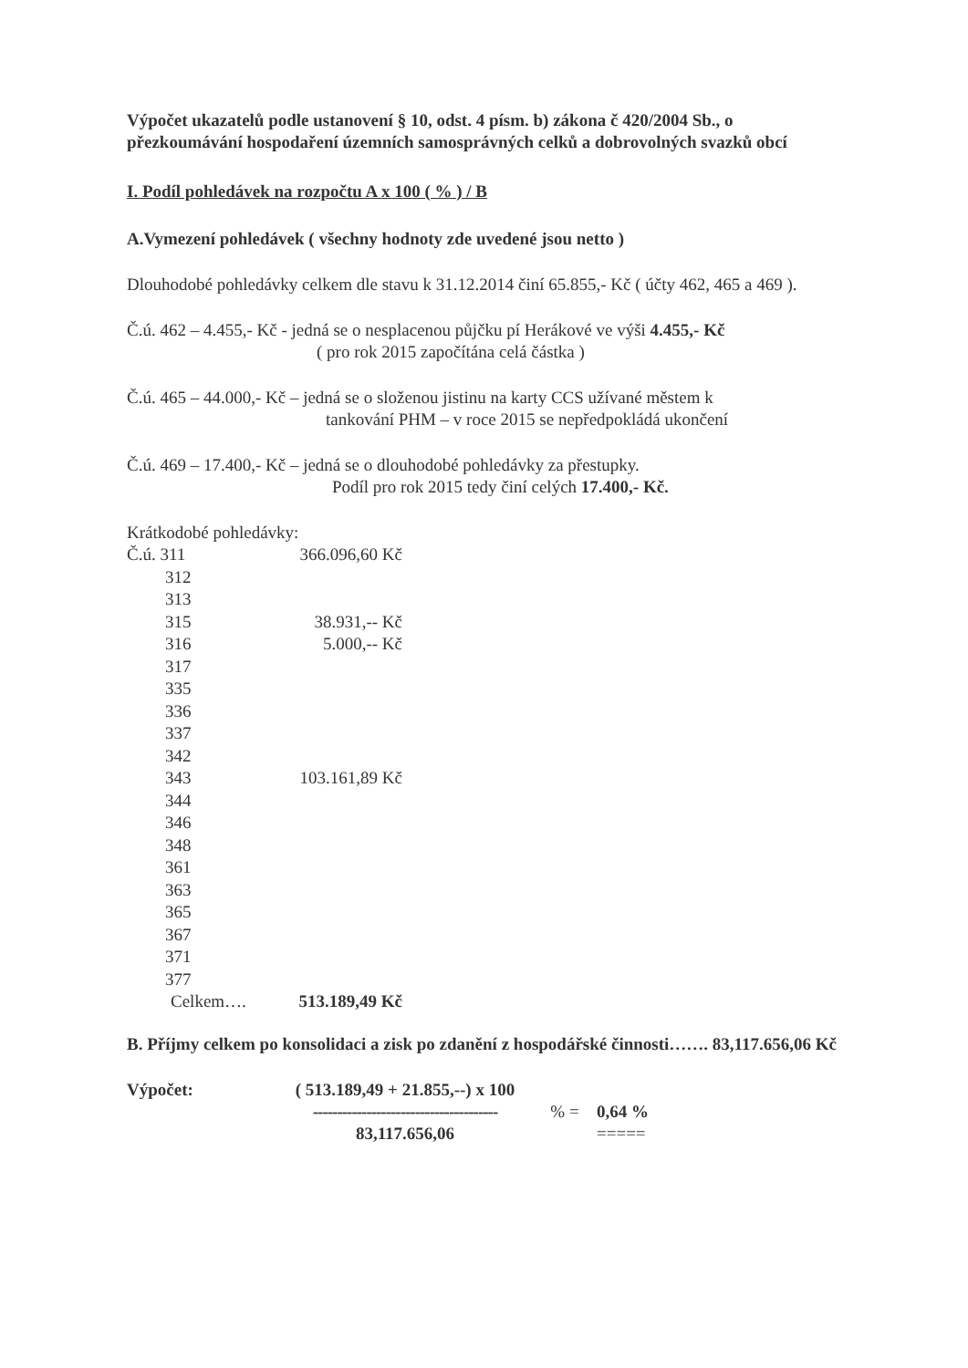Výpočet ukazatelů podle ustanovení § 10, odst. 4 písm. b) zákona č 420/2004 Sb., o přezkoumávání hospodaření územních samosprávných celků a dobrovolných svazků obcí
I. Podíl pohledávek na rozpočtu A x 100 ( % ) / B
A.Vymezení pohledávek ( všechny hodnoty zde uvedené jsou netto )
Dlouhodobé pohledávky celkem dle stavu k 31.12.2014 činí 65.855,- Kč ( účty 462, 465 a 469 ).
Č.ú. 462 – 4.455,- Kč - jedná se o nesplacenou půjčku pí Herákové ve výši 4.455,- Kč
( pro rok 2015 započítána celá částka )
Č.ú. 465 – 44.000,- Kč – jedná se o složenou jistinu na karty CCS užívané městem k
tankování PHM – v roce 2015 se nepředpokládá ukončení
Č.ú. 469 – 17.400,- Kč – jedná se o dlouhodobé pohledávky za přestupky.
Podíl pro rok 2015 tedy činí celých 17.400,- Kč.
Krátkodobé pohledávky:
| Č.ú. 311 | 366.096,60 Kč |
| 312 | |
| 313 | |
| 315 | 38.931,-- Kč |
| 316 | 5.000,-- Kč |
| 317 | |
| 335 | |
| 336 | |
| 337 | |
| 342 | |
| 343 | 103.161,89 Kč |
| 344 | |
| 346 | |
| 348 | |
| 361 | |
| 363 | |
| 365 | |
| 367 | |
| 371 | |
| 377 | |
| Celkem…. | 513.189,49 Kč |
B. Příjmy celkem po konsolidaci a zisk po zdanění z hospodářské činnosti……. 83,117.656,06 Kč
| Výpočet: | ( 513.189,49 + 21.855,--) x 100 | | |
| | -------------------------------------- | % = | 0,64 % |
| | 83,117.656,06 | | ===== |